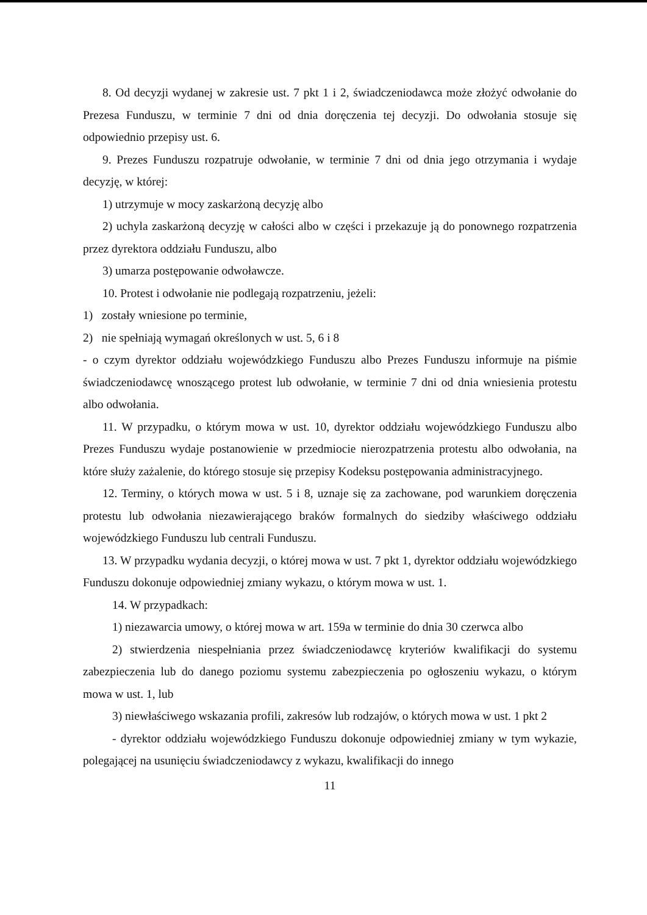8. Od decyzji wydanej w zakresie ust. 7 pkt 1 i 2, świadczeniodawca może złożyć odwołanie do Prezesa Funduszu, w terminie 7 dni od dnia doręczenia tej decyzji. Do odwołania stosuje się odpowiednio przepisy ust. 6.
9. Prezes Funduszu rozpatruje odwołanie, w terminie 7 dni od dnia jego otrzymania i wydaje decyzję, w której:
1) utrzymuje w mocy zaskarżoną decyzję albo
2) uchyla zaskarżoną decyzję w całości albo w części i przekazuje ją do ponownego rozpatrzenia przez dyrektora oddziału Funduszu, albo
3) umarza postępowanie odwoławcze.
10. Protest i odwołanie nie podlegają rozpatrzeniu, jeżeli:
1) zostały wniesione po terminie,
2) nie spełniają wymagań określonych w ust. 5, 6 i 8
- o czym dyrektor oddziału wojewódzkiego Funduszu albo Prezes Funduszu informuje na piśmie świadczeniodawcę wnoszącego protest lub odwołanie, w terminie 7 dni od dnia wniesienia protestu albo odwołania.
11. W przypadku, o którym mowa w ust. 10, dyrektor oddziału wojewódzkiego Funduszu albo Prezes Funduszu wydaje postanowienie w przedmiocie nierozpatrzenia protestu albo odwołania, na które służy zażalenie, do którego stosuje się przepisy Kodeksu postępowania administracyjnego.
12. Terminy, o których mowa w ust. 5 i 8, uznaje się za zachowane, pod warunkiem doręczenia protestu lub odwołania niezawierającego braków formalnych do siedziby właściwego oddziału wojewódzkiego Funduszu lub centrali Funduszu.
13. W przypadku wydania decyzji, o której mowa w ust. 7 pkt 1, dyrektor oddziału wojewódzkiego Funduszu dokonuje odpowiedniej zmiany wykazu, o którym mowa w ust. 1.
14. W przypadkach:
1) niezawarcia umowy, o której mowa w art. 159a w terminie do dnia 30 czerwca albo
2) stwierdzenia niespełniania przez świadczeniodawcę kryteriów kwalifikacji do systemu zabezpieczenia lub do danego poziomu systemu zabezpieczenia po ogłoszeniu wykazu, o którym mowa w ust. 1, lub
3) niewłaściwego wskazania profili, zakresów lub rodzajów, o których mowa w ust. 1 pkt 2
- dyrektor oddziału wojewódzkiego Funduszu dokonuje odpowiedniej zmiany w tym wykazie, polegającej na usunięciu świadczeniodawcy z wykazu, kwalifikacji do innego
11